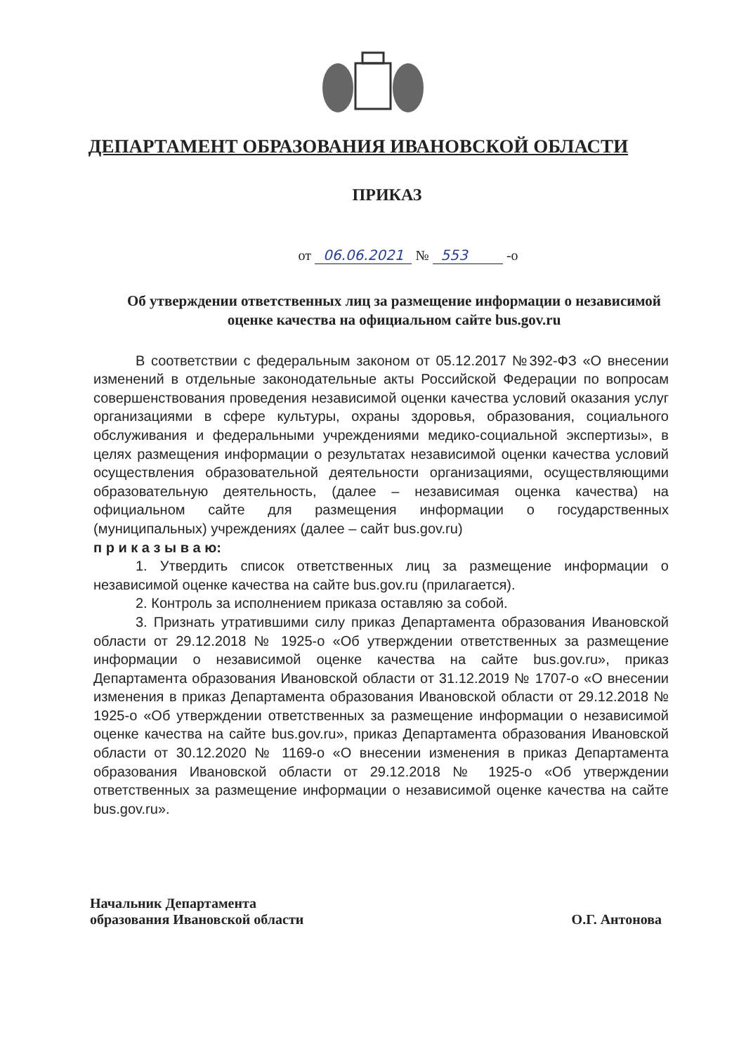ДЕПАРТАМЕНТ ОБРАЗОВАНИЯ ИВАНОВСКОЙ ОБЛАСТИ
ПРИКАЗ
от 06.06.2021 № 553 -о
Об утверждении ответственных лиц за размещение информации о независимой оценке качества на официальном сайте bus.gov.ru
В соответствии с федеральным законом от 05.12.2017 №392-ФЗ «О внесении изменений в отдельные законодательные акты Российской Федерации по вопросам совершенствования проведения независимой оценки качества условий оказания услуг организациями в сфере культуры, охраны здоровья, образования, социального обслуживания и федеральными учреждениями медико-социальной экспертизы», в целях размещения информации о результатах независимой оценки качества условий осуществления образовательной деятельности организациями, осуществляющими образовательную деятельность, (далее – независимая оценка качества) на официальном сайте для размещения информации о государственных (муниципальных) учреждениях (далее – сайт bus.gov.ru)
п р и к а з ы в а ю:
1. Утвердить список ответственных лиц за размещение информации о независимой оценке качества на сайте bus.gov.ru (прилагается).
2. Контроль за исполнением приказа оставляю за собой.
3. Признать утратившими силу приказ Департамента образования Ивановской области от 29.12.2018 № 1925-о «Об утверждении ответственных за размещение информации о независимой оценке качества на сайте bus.gov.ru», приказ Департамента образования Ивановской области от 31.12.2019 № 1707-о «О внесении изменения в приказ Департамента образования Ивановской области от 29.12.2018 № 1925-о «Об утверждении ответственных за размещение информации о независимой оценке качества на сайте bus.gov.ru», приказ Департамента образования Ивановской области от 30.12.2020 № 1169-о «О внесении изменения в приказ Департамента образования Ивановской области от 29.12.2018 № 1925-о «Об утверждении ответственных за размещение информации о независимой оценке качества на сайте bus.gov.ru».
Начальник Департамента
образования Ивановской области
О.Г. Антонова